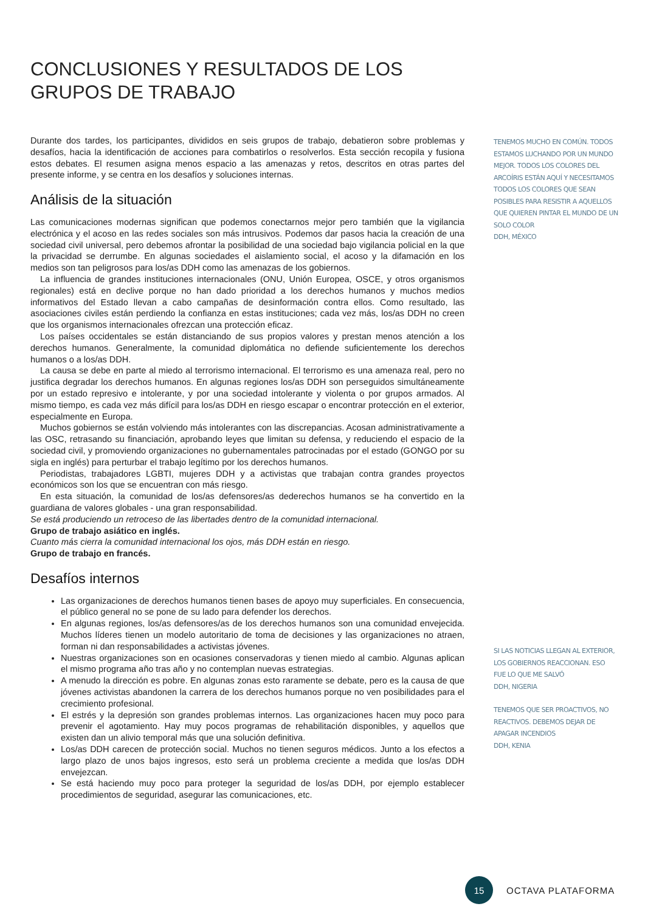CONCLUSIONES Y RESULTADOS DE LOS GRUPOS DE TRABAJO
Durante dos tardes, los participantes, divididos en seis grupos de trabajo, debatieron sobre problemas y desafíos, hacia la identificación de acciones para combatirlos o resolverlos. Esta sección recopila y fusiona estos debates. El resumen asigna menos espacio a las amenazas y retos, descritos en otras partes del presente informe, y se centra en los desafíos y soluciones internas.
Análisis de la situación
Las comunicaciones modernas significan que podemos conectarnos mejor pero también que la vigilancia electrónica y el acoso en las redes sociales son más intrusivos. Podemos dar pasos hacia la creación de una sociedad civil universal, pero debemos afrontar la posibilidad de una sociedad bajo vigilancia policial en la que la privacidad se derrumbe. En algunas sociedades el aislamiento social, el acoso y la difamación en los medios son tan peligrosos para los/as DDH como las amenazas de los gobiernos.
La influencia de grandes instituciones internacionales (ONU, Unión Europea, OSCE, y otros organismos regionales) está en declive porque no han dado prioridad a los derechos humanos y muchos medios informativos del Estado llevan a cabo campañas de desinformación contra ellos. Como resultado, las asociaciones civiles están perdiendo la confianza en estas instituciones; cada vez más, los/as DDH no creen que los organismos internacionales ofrezcan una protección eficaz.
Los países occidentales se están distanciando de sus propios valores y prestan menos atención a los derechos humanos. Generalmente, la comunidad diplomática no defiende suficientemente los derechos humanos o a los/as DDH.
La causa se debe en parte al miedo al terrorismo internacional. El terrorismo es una amenaza real, pero no justifica degradar los derechos humanos. En algunas regiones los/as DDH son perseguidos simultáneamente por un estado represivo e intolerante, y por una sociedad intolerante y violenta o por grupos armados. Al mismo tiempo, es cada vez más difícil para los/as DDH en riesgo escapar o encontrar protección en el exterior, especialmente en Europa.
Muchos gobiernos se están volviendo más intolerantes con las discrepancias. Acosan administrativamente a las OSC, retrasando su financiación, aprobando leyes que limitan su defensa, y reduciendo el espacio de la sociedad civil, y promoviendo organizaciones no gubernamentales patrocinadas por el estado (GONGO por su sigla en inglés) para perturbar el trabajo legítimo por los derechos humanos.
Periodistas, trabajadores LGBTI, mujeres DDH y a activistas que trabajan contra grandes proyectos económicos son los que se encuentran con más riesgo.
En esta situación, la comunidad de los/as defensores/as dederechos humanos se ha convertido en la guardiana de valores globales - una gran responsabilidad.
Se está produciendo un retroceso de las libertades dentro de la comunidad internacional.
Grupo de trabajo asiático en inglés.
Cuanto más cierra la comunidad internacional los ojos, más DDH están en riesgo.
Grupo de trabajo en francés.
Desafíos internos
Las organizaciones de derechos humanos tienen bases de apoyo muy superficiales. En consecuencia, el público general no se pone de su lado para defender los derechos.
En algunas regiones, los/as defensores/as de los derechos humanos son una comunidad envejecida. Muchos líderes tienen un modelo autoritario de toma de decisiones y las organizaciones no atraen, forman ni dan responsabilidades a activistas jóvenes.
Nuestras organizaciones son en ocasiones conservadoras y tienen miedo al cambio. Algunas aplican el mismo programa año tras año y no contemplan nuevas estrategias.
A menudo la dirección es pobre. En algunas zonas esto raramente se debate, pero es la causa de que jóvenes activistas abandonen la carrera de los derechos humanos porque no ven posibilidades para el crecimiento profesional.
El estrés y la depresión son grandes problemas internos. Las organizaciones hacen muy poco para prevenir el agotamiento. Hay muy pocos programas de rehabilitación disponibles, y aquellos que existen dan un alivio temporal más que una solución definitiva.
Los/as DDH carecen de protección social. Muchos no tienen seguros médicos. Junto a los efectos a largo plazo de unos bajos ingresos, esto será un problema creciente a medida que los/as DDH envejezcan.
Se está haciendo muy poco para proteger la seguridad de los/as DDH, por ejemplo establecer procedimientos de seguridad, asegurar las comunicaciones, etc.
TENEMOS MUCHO EN COMÚN. TODOS ESTAMOS LUCHANDO POR UN MUNDO MEJOR. TODOS LOS COLORES DEL ARCOÍRIS ESTÁN AQUÍ Y NECESITAMOS TODOS LOS COLORES QUE SEAN POSIBLES PARA RESISTIR A AQUELLOS QUE QUIEREN PINTAR EL MUNDO DE UN SOLO COLOR
DDH, MÉXICO
SI LAS NOTICIAS LLEGAN AL EXTERIOR, LOS GOBIERNOS REACCIONAN. ESO FUE LO QUE ME SALVÓ
DDH, NIGERIA
TENEMOS QUE SER PROACTIVOS, NO REACTIVOS. DEBEMOS DEJAR DE APAGAR INCENDIOS
DDH, KENIA
15
OCTAVA PLATAFORMA